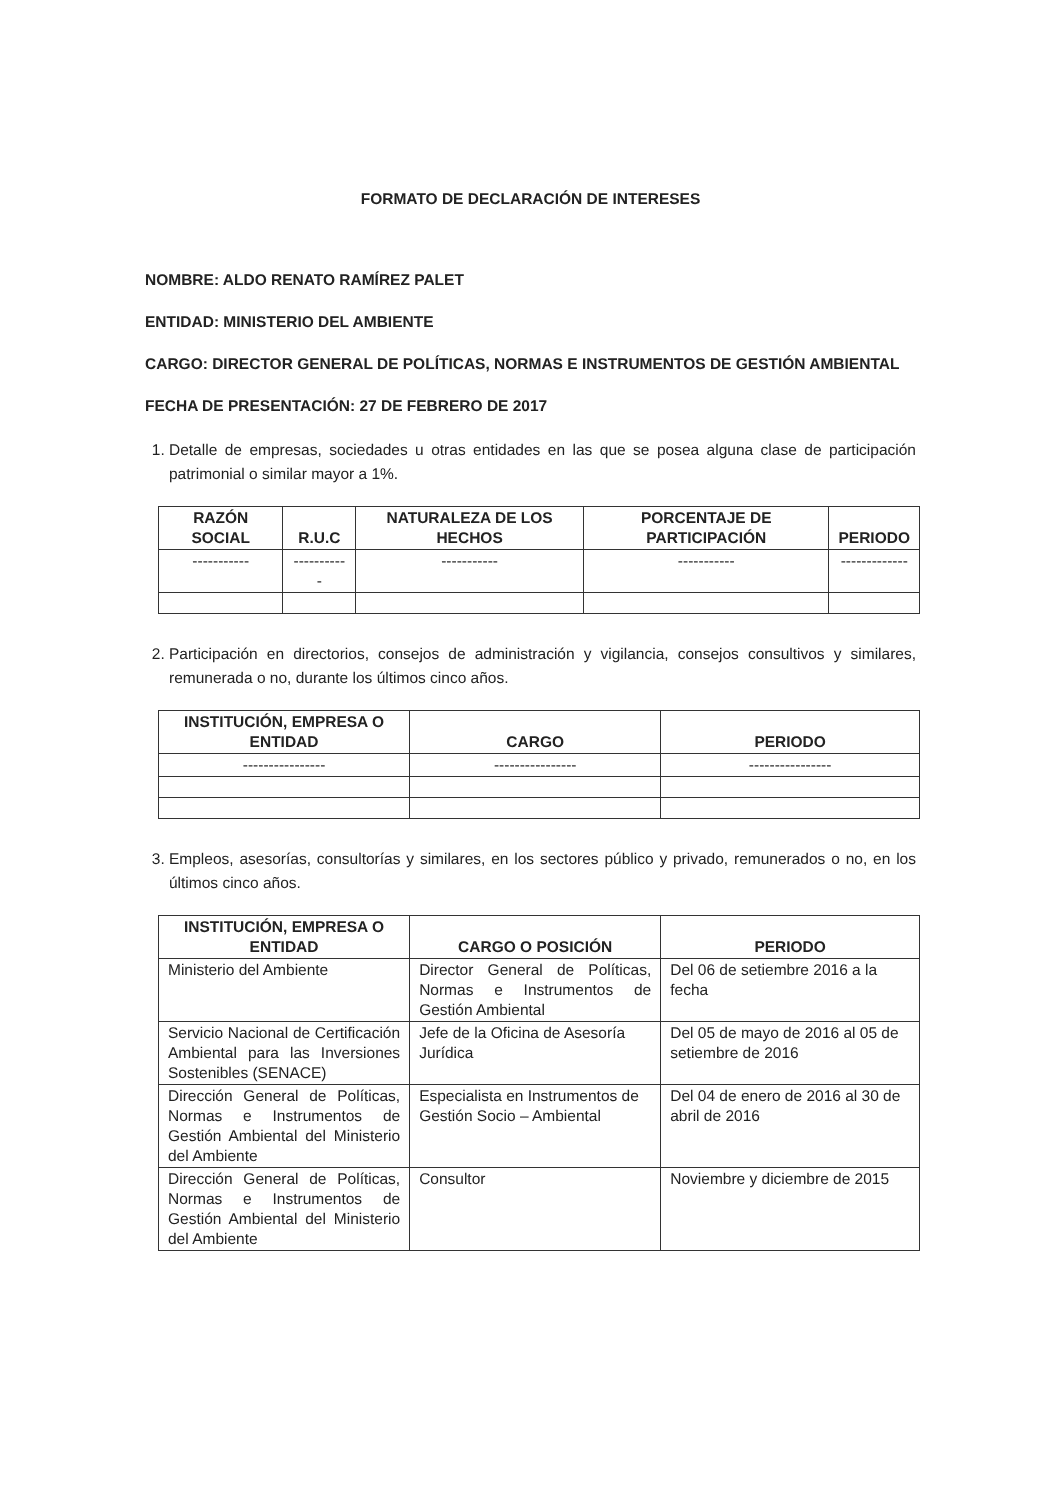FORMATO DE DECLARACIÓN DE INTERESES
NOMBRE: ALDO RENATO RAMÍREZ PALET
ENTIDAD: MINISTERIO DEL AMBIENTE
CARGO: DIRECTOR GENERAL DE POLÍTICAS, NORMAS E INSTRUMENTOS DE GESTIÓN AMBIENTAL
FECHA DE PRESENTACIÓN: 27 DE FEBRERO DE 2017
1. Detalle de empresas, sociedades u otras entidades en las que se posea alguna clase de participación patrimonial o similar mayor a 1%.
| RAZÓN SOCIAL | R.U.C | NATURALEZA DE LOS HECHOS | PORCENTAJE DE PARTICIPACIÓN | PERIODO |
| --- | --- | --- | --- | --- |
| ----------- | ----------- | ----------- | ----------- | ------------- |
2. Participación en directorios, consejos de administración y vigilancia, consejos consultivos y similares, remunerada o no, durante los últimos cinco años.
| INSTITUCIÓN, EMPRESA O ENTIDAD | CARGO | PERIODO |
| --- | --- | --- |
| ---------------- | ---------------- | ---------------- |
3. Empleos, asesorías, consultorías y similares, en los sectores público y privado, remunerados o no, en los últimos cinco años.
| INSTITUCIÓN, EMPRESA O ENTIDAD | CARGO O POSICIÓN | PERIODO |
| --- | --- | --- |
| Ministerio del Ambiente | Director General de Políticas, Normas e Instrumentos de Gestión Ambiental | Del 06 de setiembre 2016 a la fecha |
| Servicio Nacional de Certificación Ambiental para las Inversiones Sostenibles (SENACE) | Jefe de la Oficina de Asesoría Jurídica | Del 05 de mayo de 2016 al 05 de setiembre de 2016 |
| Dirección General de Políticas, Normas e Instrumentos de Gestión Ambiental del Ministerio del Ambiente | Especialista en Instrumentos de Gestión Socio – Ambiental | Del 04 de enero de 2016 al 30 de abril de 2016 |
| Dirección General de Políticas, Normas e Instrumentos de Gestión Ambiental del Ministerio del Ambiente | Consultor | Noviembre y diciembre de 2015 |